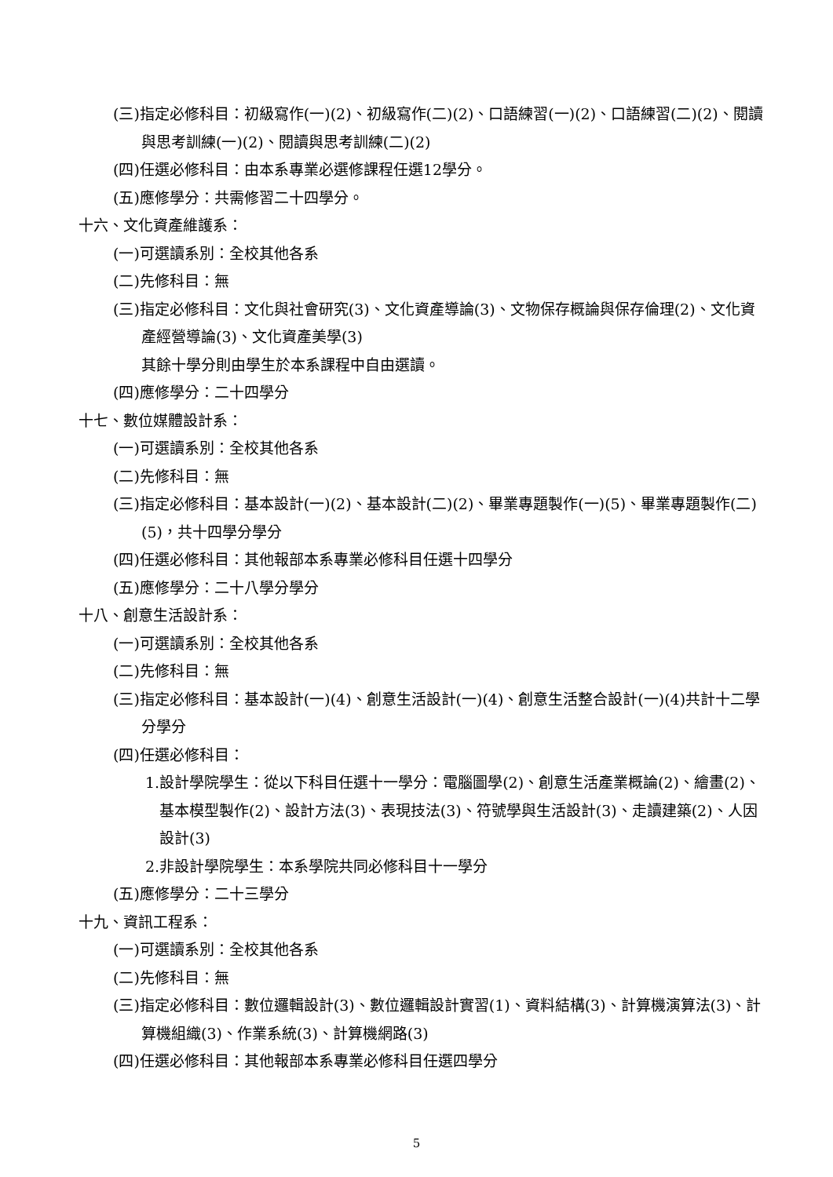(三)指定必修科目：初級寫作(一)(2)、初級寫作(二)(2)、口語練習(一)(2)、口語練習(二)(2)、閱讀與思考訓練(一)(2)、閱讀與思考訓練(二)(2)
(四)任選必修科目：由本系專業必選修課程任選12學分。
(五)應修學分：共需修習二十四學分。
十六、文化資產維護系：
(一)可選讀系別：全校其他各系
(二)先修科目：無
(三)指定必修科目：文化與社會研究(3)、文化資產導論(3)、文物保存概論與保存倫理(2)、文化資產經營導論(3)、文化資產美學(3)
其餘十學分則由學生於本系課程中自由選讀。
(四)應修學分：二十四學分
十七、數位媒體設計系：
(一)可選讀系別：全校其他各系
(二)先修科目：無
(三)指定必修科目：基本設計(一)(2)、基本設計(二)(2)、畢業專題製作(一)(5)、畢業專題製作(二)(5)，共十四學分學分
(四)任選必修科目：其他報部本系專業必修科目任選十四學分
(五)應修學分：二十八學分學分
十八、創意生活設計系：
(一)可選讀系別：全校其他各系
(二)先修科目：無
(三)指定必修科目：基本設計(一)(4)、創意生活設計(一)(4)、創意生活整合設計(一)(4)共計十二學分學分
(四)任選必修科目：
1.設計學院學生：從以下科目任選十一學分：電腦圖學(2)、創意生活產業概論(2)、繪畫(2)、基本模型製作(2)、設計方法(3)、表現技法(3)、符號學與生活設計(3)、走讀建築(2)、人因設計(3)
2.非設計學院學生：本系學院共同必修科目十一學分
(五)應修學分：二十三學分
十九、資訊工程系：
(一)可選讀系別：全校其他各系
(二)先修科目：無
(三)指定必修科目：數位邏輯設計(3)、數位邏輯設計實習(1)、資料結構(3)、計算機演算法(3)、計算機組織(3)、作業系統(3)、計算機網路(3)
(四)任選必修科目：其他報部本系專業必修科目任選四學分
5